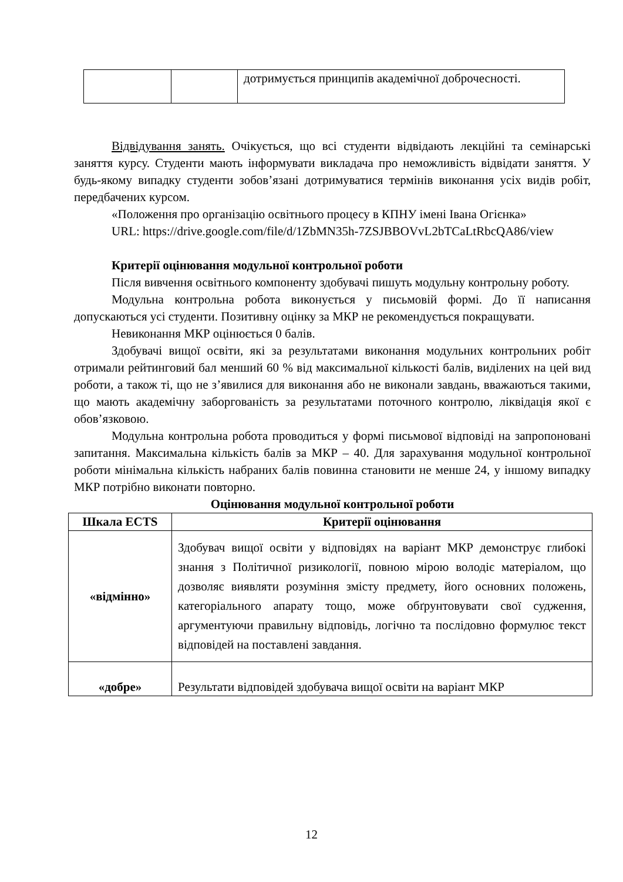| | | дотримується принципів академічної доброчесності. |
Відвідування занять. Очікується, що всі студенти відвідають лекційні та семінарські заняття курсу. Студенти мають інформувати викладача про неможливість відвідати заняття. У будь-якому випадку студенти зобов’язані дотримуватися термінів виконання усіх видів робіт, передбачених курсом.
«Положення про організацію освітнього процесу в КПНУ імені Івана Огієнка»
URL: https://drive.google.com/file/d/1ZbMN35h-7ZSJBBOVvL2bTCaLtRbcQA86/view
Критерії оцінювання модульної контрольної роботи
Після вивчення освітнього компоненту здобувачі пишуть модульну контрольну роботу.
Модульна контрольна робота виконується у письмовій формі. До її написання допускаються усі студенти. Позитивну оцінку за МКР не рекомендується покращувати.
Невиконання МКР оцінюється 0 балів.
Здобувачі вищої освіти, які за результатами виконання модульних контрольних робіт отримали рейтинговий бал менший 60 % від максимальної кількості балів, виділених на цей вид роботи, а також ті, що не з’явилися для виконання або не виконали завдань, вважаються такими, що мають академічну заборгованість за результатами поточного контролю, ліквідація якої є обов’язковою.
Модульна контрольна робота проводиться у формі письмової відповіді на запропоновані запитання. Максимальна кількість балів за МКР – 40. Для зарахування модульної контрольної роботи мінімальна кількість набраних балів повинна становити не менше 24, у іншому випадку МКР потрібно виконати повторно.
Оцінювання модульної контрольної роботи
| Шкала ECTS | Критерії оцінювання |
| --- | --- |
| «відмінно» | Здобувач вищої освіти у відповідях на варіант МКР демонструє глибокі знання з Політичної ризикології, повною мірою володіє матеріалом, що дозволяє виявляти розуміння змісту предмету, його основних положень, категоріального апарату тощо, може обґрунтовувати свої судження, аргументуючи правильну відповідь, логічно та послідовно формулює текст відповідей на поставлені завдання. |
| «добре» | Результати відповідей здобувача вищої освіти на варіант МКР |
12